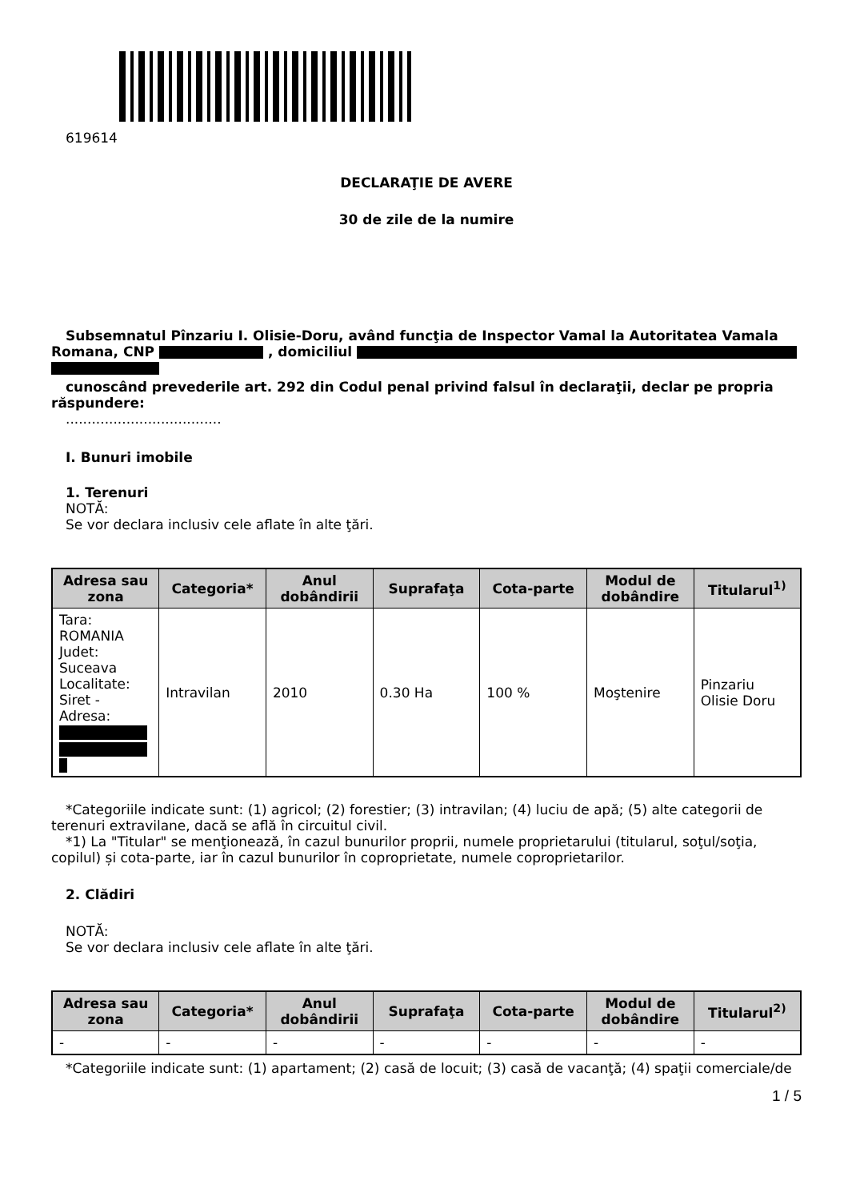619614
DECLARAŢIE DE AVERE
30 de zile de la numire
Subsemnatul Pînzariu I. Olisie-Doru, având funcţia de Inspector Vamal la Autoritatea Vamala Romana, CNP , domiciliul
cunoscând prevederile art. 292 din Codul penal privind falsul în declaraţii, declar pe propria răspundere:
....................................
I. Bunuri imobile
1. Terenuri
NOTĂ:
Se vor declara inclusiv cele aflate în alte ţări.
| Adresa sau zona | Categoria* | Anul dobândirii | Suprafaţa | Cota-parte | Modul de dobândire | Titularul<sup>1)</sup> |
| --- | --- | --- | --- | --- | --- | --- |
| Tara: ROMANIA Judet: Suceava Localitate: Siret - Adresa: | Intravilan | 2010 | 0.30 Ha | 100 % | Moştenire | Pinzariu Olisie Doru |
*Categoriile indicate sunt: (1) agricol; (2) forestier; (3) intravilan; (4) luciu de apă; (5) alte categorii de terenuri extravilane, dacă se află în circuitul civil.
*1) La "Titular" se menţionează, în cazul bunurilor proprii, numele proprietarului (titularul, soţul/soţia, copilul) și cota-parte, iar în cazul bunurilor în coproprietate, numele coproprietarilor.
2. Clădiri
NOTĂ:
Se vor declara inclusiv cele aflate în alte ţări.
| Adresa sau zona | Categoria* | Anul dobândirii | Suprafaţa | Cota-parte | Modul de dobândire | Titularul<sup>2)</sup> |
| --- | --- | --- | --- | --- | --- | --- |
| - | - | - | - | - | - | - |
*Categoriile indicate sunt: (1) apartament; (2) casă de locuit; (3) casă de vacanţă; (4) spaţii comerciale/de
1 / 5